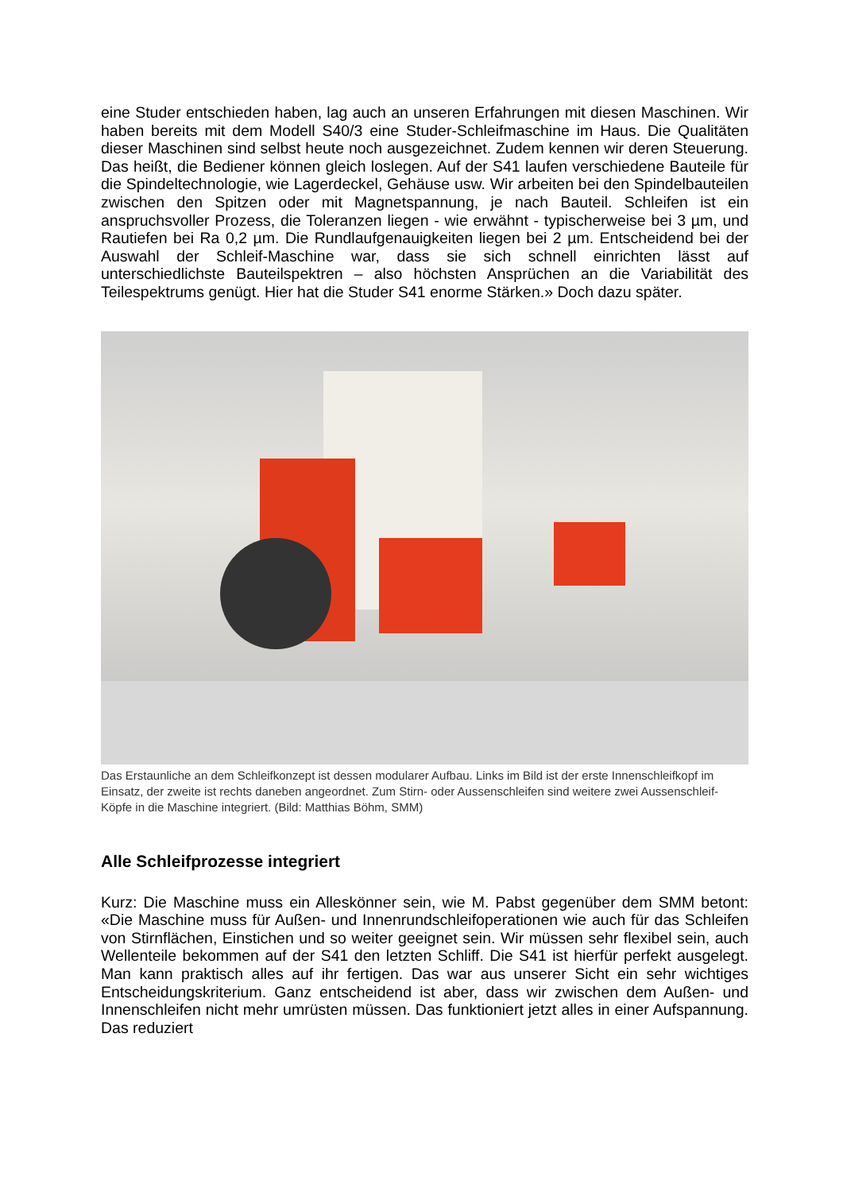eine Studer entschieden haben, lag auch an unseren Erfahrungen mit diesen Maschinen. Wir haben bereits mit dem Modell S40/3 eine Studer-Schleifmaschine im Haus. Die Qualitäten dieser Maschinen sind selbst heute noch ausgezeichnet. Zudem kennen wir deren Steuerung. Das heißt, die Bediener können gleich loslegen. Auf der S41 laufen verschiedene Bauteile für die Spindeltechnologie, wie Lagerdeckel, Gehäuse usw. Wir arbeiten bei den Spindelbauteilen zwischen den Spitzen oder mit Magnetspannung, je nach Bauteil. Schleifen ist ein anspruchsvoller Prozess, die Toleranzen liegen - wie erwähnt - typischerweise bei 3 µm, und Rautiefen bei Ra 0,2 µm. Die Rundlaufgenauigkeiten liegen bei 2 µm. Entscheidend bei der Auswahl der Schleif-Maschine war, dass sie sich schnell einrichten lässt auf unterschiedlichste Bauteilspektren – also höchsten Ansprüchen an die Variabilität des Teilespektrums genügt. Hier hat die Studer S41 enorme Stärken.» Doch dazu später.
Das Erstaunliche an dem Schleifkonzept ist dessen modularer Aufbau. Links im Bild ist der erste Innenschleifkopf im Einsatz, der zweite ist rechts daneben angeordnet. Zum Stirn- oder Aussenschleifen sind weitere zwei Aussenschleif-Köpfe in die Maschine integriert. (Bild: Matthias Böhm, SMM)
Alle Schleifprozesse integriert
Kurz: Die Maschine muss ein Alleskönner sein, wie M. Pabst gegenüber dem SMM betont: «Die Maschine muss für Außen- und Innenrundschleifoperationen wie auch für das Schleifen von Stirnflächen, Einstichen und so weiter geeignet sein. Wir müssen sehr flexibel sein, auch Wellenteile bekommen auf der S41 den letzten Schliff. Die S41 ist hierfür perfekt ausgelegt. Man kann praktisch alles auf ihr fertigen. Das war aus unserer Sicht ein sehr wichtiges Entscheidungskriterium. Ganz entscheidend ist aber, dass wir zwischen dem Außen- und Innenschleifen nicht mehr umrüsten müssen. Das funktioniert jetzt alles in einer Aufspannung. Das reduziert